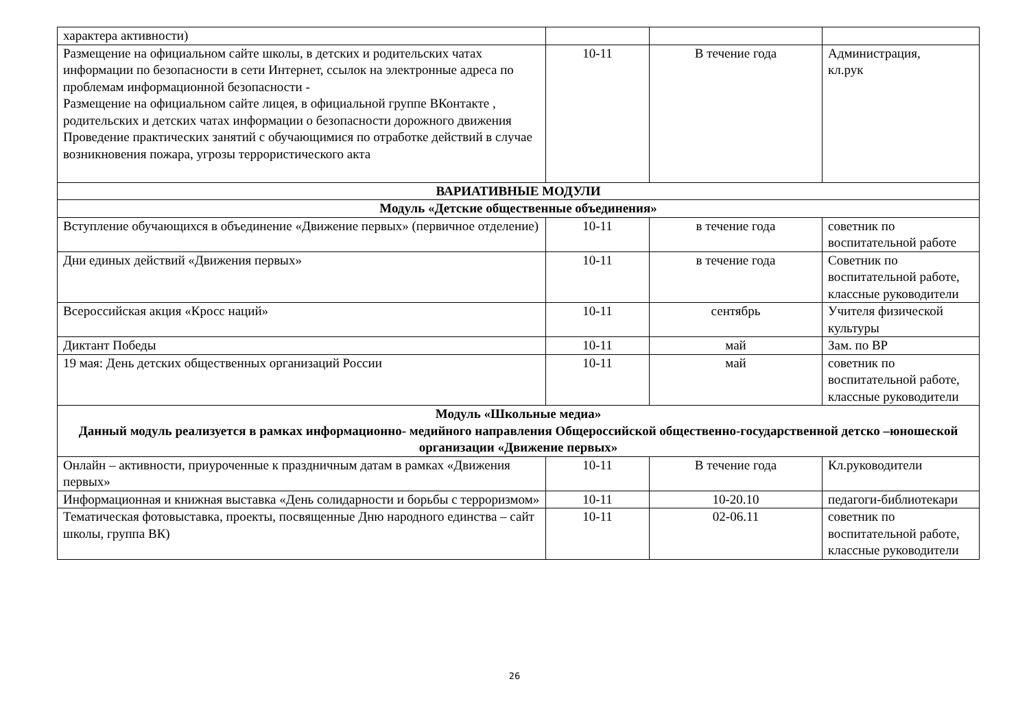| характера активности) | | | |
| Размещение на официальном сайте школы, в детских и родительских чатах информации по безопасности в сети Интернет, ссылок на электронные адреса по проблемам информационной безопасности - Размещение на официальном сайте лицея, в официальной группе ВКонтакте , родительских и детских чатах информации о безопасности дорожного движения Проведение практических занятий с обучающимися по отработке действий в случае возникновения пожара, угрозы террористического акта | 10-11 | В течение года | Администрация, кл.рук |
| ВАРИАТИВНЫЕ МОДУЛИ | | | |
| Модуль «Детские общественные объединения» | | | |
| Вступление обучающихся в объединение «Движение первых» (первичное отделение) | 10-11 | в течение года | советник по воспитательной работе |
| Дни единых действий «Движения первых» | 10-11 | в течение года | Советник по воспитательной работе, классные руководители |
| Всероссийская акция «Кросс наций» | 10-11 | сентябрь | Учителя физической культуры |
| Диктант Победы | 10-11 | май | Зам. по ВР |
| 19 мая: День детских общественных организаций России | 10-11 | май | советник по воспитательной работе, классные руководители |
| Модуль «Школьные медиа» Данный модуль реализуется в рамках информационно- медийного направления Общероссийской общественно-государственной детско –юношеской организации «Движение первых» | | | |
| Онлайн – активности, приуроченные к праздничным датам в рамках «Движения первых» | 10-11 | В течение года | Кл.руководители |
| Информационная и книжная выставка «День солидарности и борьбы с терроризмом» | 10-11 | 10-20.10 | педагоги-библиотекари |
| Тематическая фотовыставка, проекты, посвященные Дню народного единства – сайт школы, группа ВК) | 10-11 | 02-06.11 | советник по воспитательной работе, классные руководители |
26